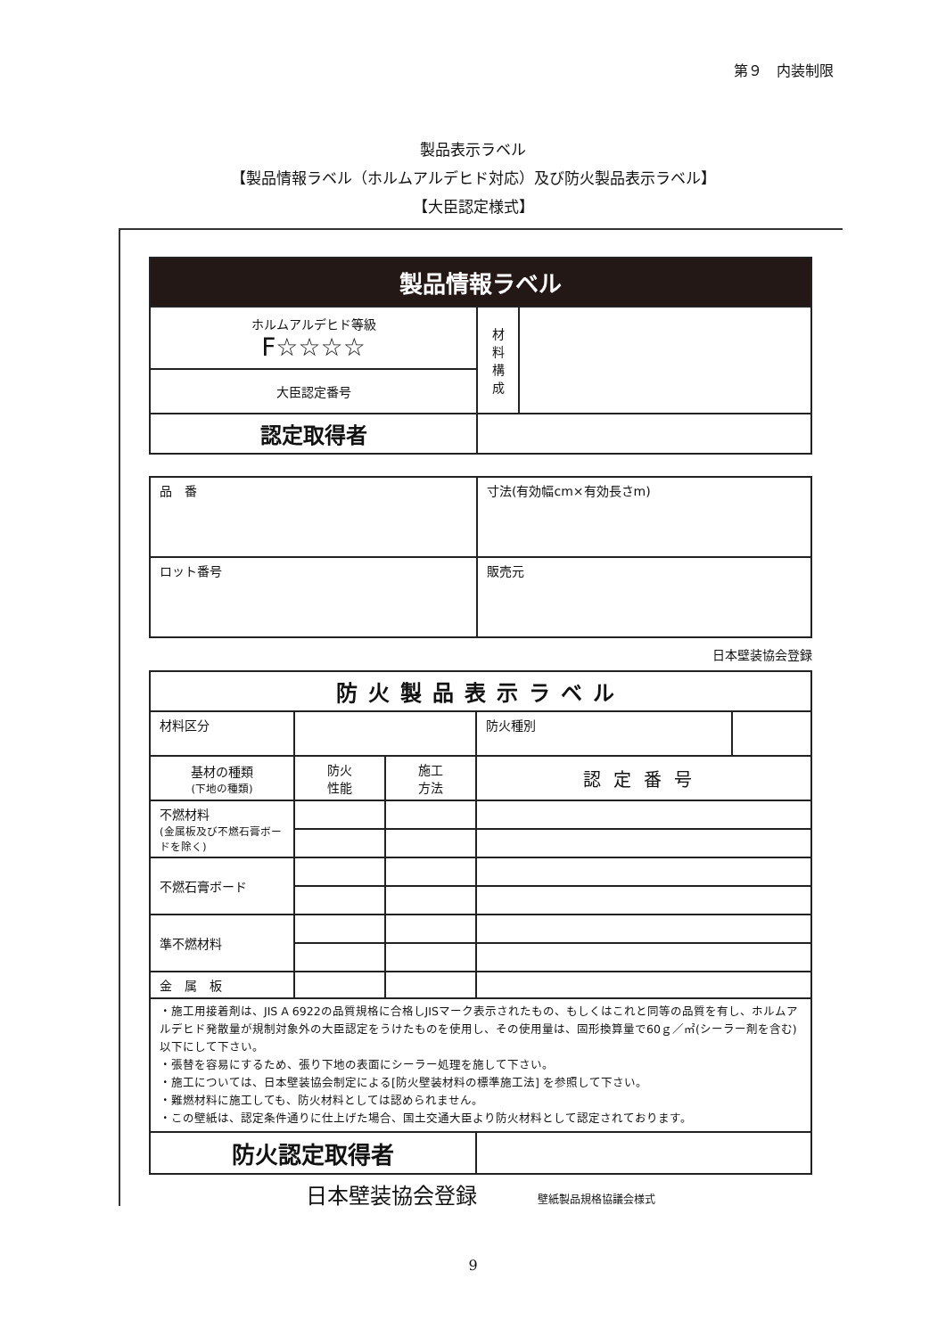第９　内装制限
製品表示ラベル
【製品情報ラベル（ホルムアルデヒド対応）及び防火製品表示ラベル】
【大臣認定様式】
| 製品情報ラベル | | |
| ホルムアルデヒド等級 F☆☆☆☆ | 材 料 構 成 | |
| 大臣認定番号 | | |
| 認定取得者 | | |
| 品 番 | 寸法(有効幅cm×有効長さm) |
| ロット番号 | 販売元 |
日本壁装協会登録
| 防火製品表示ラベル | | | | |
| 材料区分 | | | 防火種別 | |
| 基材の種類 (下地の種類) | 防火 性能 | 施工 方法 | 認定番号 | |
| 不燃材料 (金属板及び不燃石膏ボードを除く) | | | | |
| 不燃石膏ボード | | | | |
| 準不燃材料 | | | | |
| 金 属 板 | | | | |
| ・施工用接着剤は、JIS A 6922の品質規格に合格しJISマーク表示されたもの、もしくはこれと同等の品質を有し、ホルムアルデヒド発散量が規制対象外の大臣認定をうけたものを使用し、その使用量は、固形換算量で60ｇ／㎡(シーラー剤を含む)以下にして下さい。 ・張替を容易にするため、張り下地の表面にシーラー処理を施して下さい。 ・施工については、日本壁装協会制定による[防火壁装材料の標準施工法] を参照して下さい。 ・難燃材料に施工しても、防火材料としては認められません。 ・この壁紙は、認定条件通りに仕上げた場合、国土交通大臣より防火材料として認定されております。 | | | | |
| 防火認定取得者 | | | | |
日本壁装協会登録 壁紙製品規格協議会様式
9